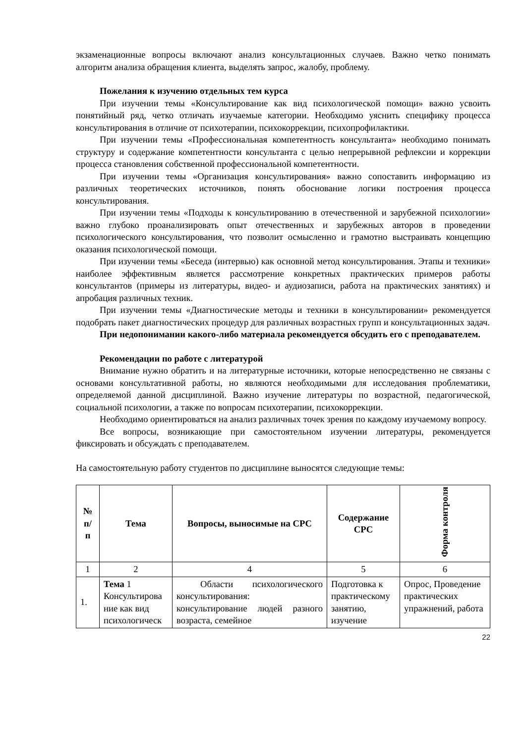экзаменационные вопросы включают анализ консультационных случаев. Важно четко понимать алгоритм анализа обращения клиента, выделять запрос, жалобу, проблему.
Пожелания к изучению отдельных тем курса
При изучении темы «Консультирование как вид психологической помощи» важно усвоить понятийный ряд, четко отличать изучаемые категории. Необходимо уяснить специфику процесса консультирования в отличие от психотерапии, психокоррекции, психопрофилактики.
При изучении темы «Профессиональная компетентность консультанта» необходимо понимать структуру и содержание компетентности консультанта с целью непрерывной рефлексии и коррекции процесса становления собственной профессиональной компетентности.
При изучении темы «Организация консультирования» важно сопоставить информацию из различных теоретических источников, понять обоснование логики построения процесса консультирования.
При изучении темы «Подходы к консультированию в отечественной и зарубежной психологии» важно глубоко проанализировать опыт отечественных и зарубежных авторов в проведении психологического консультирования, что позволит осмысленно и грамотно выстраивать концепцию оказания психологической помощи.
При изучении темы «Беседа (интервью) как основной метод консультирования. Этапы и техники» наиболее эффективным является рассмотрение конкретных практических примеров работы консультантов (примеры из литературы, видео- и аудиозаписи, работа на практических занятиях) и апробация различных техник.
При изучении темы «Диагностические методы и техники в консультировании» рекомендуется подобрать пакет диагностических процедур для различных возрастных групп и консультационных задач.
При недопонимании какого-либо материала рекомендуется обсудить его с преподавателем.
Рекомендации по работе с литературой
Внимание нужно обратить и на литературные источники, которые непосредственно не связаны с основами консультативной работы, но являются необходимыми для исследования проблематики, определяемой данной дисциплиной. Важно изучение литературы по возрастной, педагогической, социальной психологии, а также по вопросам психотерапии, психокоррекции.
Необходимо ориентироваться на анализ различных точек зрения по каждому изучаемому вопросу.
Все вопросы, возникающие при самостоятельном изучении литературы, рекомендуется фиксировать и обсуждать с преподавателем.
На самостоятельную работу студентов по дисциплине выносятся следующие темы:
| № п/ п | Тема | Вопросы, выносимые на СРС | Содержание СРС | Форма контроля |
| --- | --- | --- | --- | --- |
| 1 | 2 | 4 | 5 | 6 |
| 1. | Тема 1 Консультирова ние как вид психологическ | Области психологического консультирования: консультирование людей разного возраста, семейное | Подготовка к практическому занятию, изучение | Опрос, Проведение практических упражнений, работа |
22